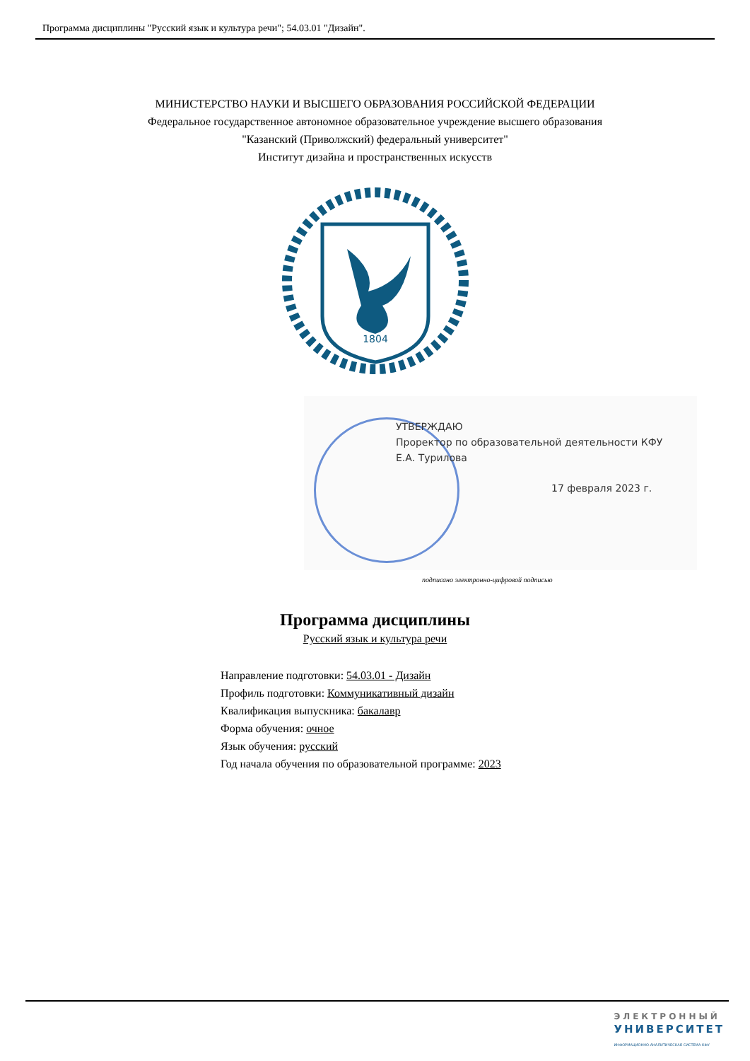Программа дисциплины "Русский язык и культура речи"; 54.03.01 "Дизайн".
МИНИСТЕРСТВО НАУКИ И ВЫСШЕГО ОБРАЗОВАНИЯ РОССИЙСКОЙ ФЕДЕРАЦИИ
Федеральное государственное автономное образовательное учреждение высшего образования
"Казанский (Приволжский) федеральный университет"
Институт дизайна и пространственных искусств
1804
УТВЕРЖДАЮ
Проректор по образовательной деятельности КФУ
Е.А. Турилова
17 февраля 2023 г.
подписано электронно-цифровой подписью
Программа дисциплины
Русский язык и культура речи
Направление подготовки: 54.03.01 - Дизайн
Профиль подготовки: Коммуникативный дизайн
Квалификация выпускника: бакалавр
Форма обучения: очное
Язык обучения: русский
Год начала обучения по образовательной программе: 2023
ЭЛЕКТРОННЫЙ
УНИВЕРСИТЕТ
ИНФОРМАЦИОННО-АНАЛИТИЧЕСКАЯ СИСТЕМА КФУ